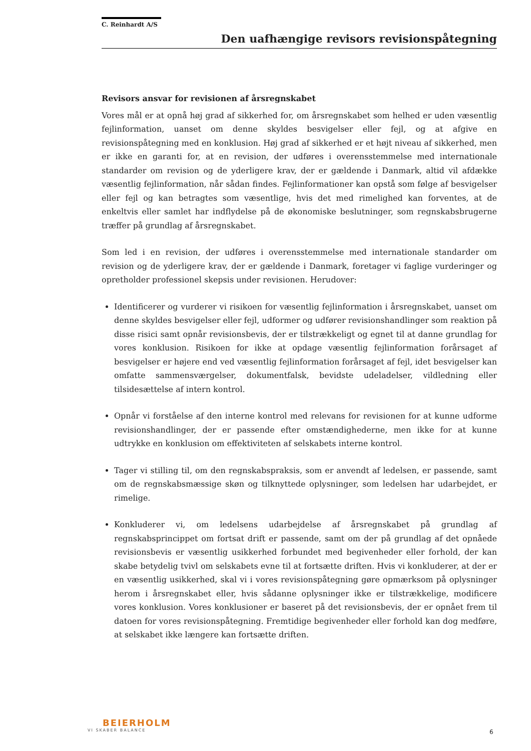C. Reinhardt A/S
Den uafhængige revisors revisionspåtegning
Revisors ansvar for revisionen af årsregnskabet
Vores mål er at opnå høj grad af sikkerhed for, om årsregnskabet som helhed er uden væsentlig fejlinformation, uanset om denne skyldes besvigelser eller fejl, og at afgive en revisionspåtegning med en konklusion. Høj grad af sikkerhed er et højt niveau af sikkerhed, men er ikke en garanti for, at en revision, der udføres i overensstemmelse med internationale standarder om revision og de yderligere krav, der er gældende i Danmark, altid vil afdække væsentlig fejlinformation, når sådan findes. Fejlinformationer kan opstå som følge af besvigelser eller fejl og kan betragtes som væsentlige, hvis det med rimelighed kan forventes, at de enkeltvis eller samlet har indflydelse på de økonomiske beslutninger, som regnskabsbrugerne træffer på grundlag af årsregnskabet.
Som led i en revision, der udføres i overensstemmelse med internationale standarder om revision og de yderligere krav, der er gældende i Danmark, foretager vi faglige vurderinger og opretholder professionel skepsis under revisionen. Herudover:
Identificerer og vurderer vi risikoen for væsentlig fejlinformation i årsregnskabet, uanset om denne skyldes besvigelser eller fejl, udformer og udfører revisionshandlinger som reaktion på disse risici samt opnår revisionsbevis, der er tilstrækkeligt og egnet til at danne grundlag for vores konklusion. Risikoen for ikke at opdage væsentlig fejlinformation forårsaget af besvigelser er højere end ved væsentlig fejlinformation forårsaget af fejl, idet besvigelser kan omfatte sammensværgelser, dokumentfalsk, bevidste udeladelser, vildledning eller tilsidesættelse af intern kontrol.
Opnår vi forståelse af den interne kontrol med relevans for revisionen for at kunne udforme revisionshandlinger, der er passende efter omstændighederne, men ikke for at kunne udtrykke en konklusion om effektiviteten af selskabets interne kontrol.
Tager vi stilling til, om den regnskabspraksis, som er anvendt af ledelsen, er passende, samt om de regnskabsmæssige skøn og tilknyttede oplysninger, som ledelsen har udarbejdet, er rimelige.
Konkluderer vi, om ledelsens udarbejdelse af årsregnskabet på grundlag af regnskabsprincippet om fortsat drift er passende, samt om der på grundlag af det opnåede revisionsbevis er væsentlig usikkerhed forbundet med begivenheder eller forhold, der kan skabe betydelig tvivl om selskabets evne til at fortsætte driften. Hvis vi konkluderer, at der er en væsentlig usikkerhed, skal vi i vores revisionspåtegning gøre opmærksom på oplysninger herom i årsregnskabet eller, hvis sådanne oplysninger ikke er tilstrækkelige, modificere vores konklusion. Vores konklusioner er baseret på det revisionsbevis, der er opnået frem til datoen for vores revisionspåtegning. Fremtidige begivenheder eller forhold kan dog medføre, at selskabet ikke længere kan fortsætte driften.
BEIERHOLM
VI SKABER BALANCE
6